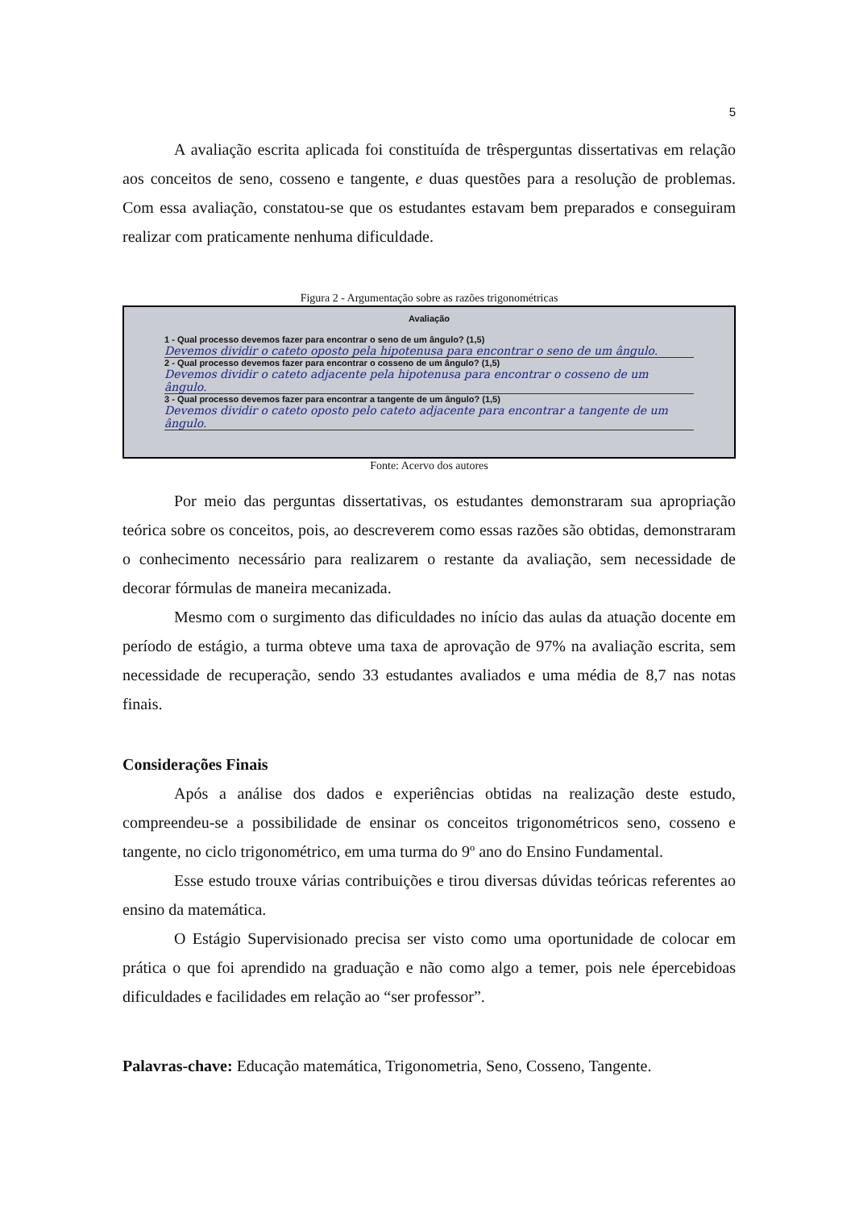5
A avaliação escrita aplicada foi constituída de trêsperguntas dissertativas em relação aos conceitos de seno, cosseno e tangente, e duas questões para a resolução de problemas. Com essa avaliação, constatou-se que os estudantes estavam bem preparados e conseguiram realizar com praticamente nenhuma dificuldade.
Figura 2 - Argumentação sobre as razões trigonométricas
Avaliação
1 - Qual processo devemos fazer para encontrar o seno de um ângulo? (1,5)
Devemos dividir o cateto oposto pela hipotenusa para encontrar o seno de um ângulo.
2 - Qual processo devemos fazer para encontrar o cosseno de um ângulo? (1,5)
Devemos dividir o cateto adjacente pela hipotenusa para encontrar o cosseno de um ângulo.
3 - Qual processo devemos fazer para encontrar a tangente de um ângulo? (1,5)
Devemos dividir o cateto oposto pelo cateto adjacente para encontrar a tangente de um ângulo.
Fonte: Acervo dos autores
Por meio das perguntas dissertativas, os estudantes demonstraram sua apropriação teórica sobre os conceitos, pois, ao descreverem como essas razões são obtidas, demonstraram o conhecimento necessário para realizarem o restante da avaliação, sem necessidade de decorar fórmulas de maneira mecanizada.
Mesmo com o surgimento das dificuldades no início das aulas da atuação docente em período de estágio, a turma obteve uma taxa de aprovação de 97% na avaliação escrita, sem necessidade de recuperação, sendo 33 estudantes avaliados e uma média de 8,7 nas notas finais.
Considerações Finais
Após a análise dos dados e experiências obtidas na realização deste estudo, compreendeu-se a possibilidade de ensinar os conceitos trigonométricos seno, cosseno e tangente, no ciclo trigonométrico, em uma turma do 9º ano do Ensino Fundamental.
Esse estudo trouxe várias contribuições e tirou diversas dúvidas teóricas referentes ao ensino da matemática.
O Estágio Supervisionado precisa ser visto como uma oportunidade de colocar em prática o que foi aprendido na graduação e não como algo a temer, pois nele épercebidoas dificuldades e facilidades em relação ao “ser professor”.
Palavras-chave: Educação matemática, Trigonometria, Seno, Cosseno, Tangente.